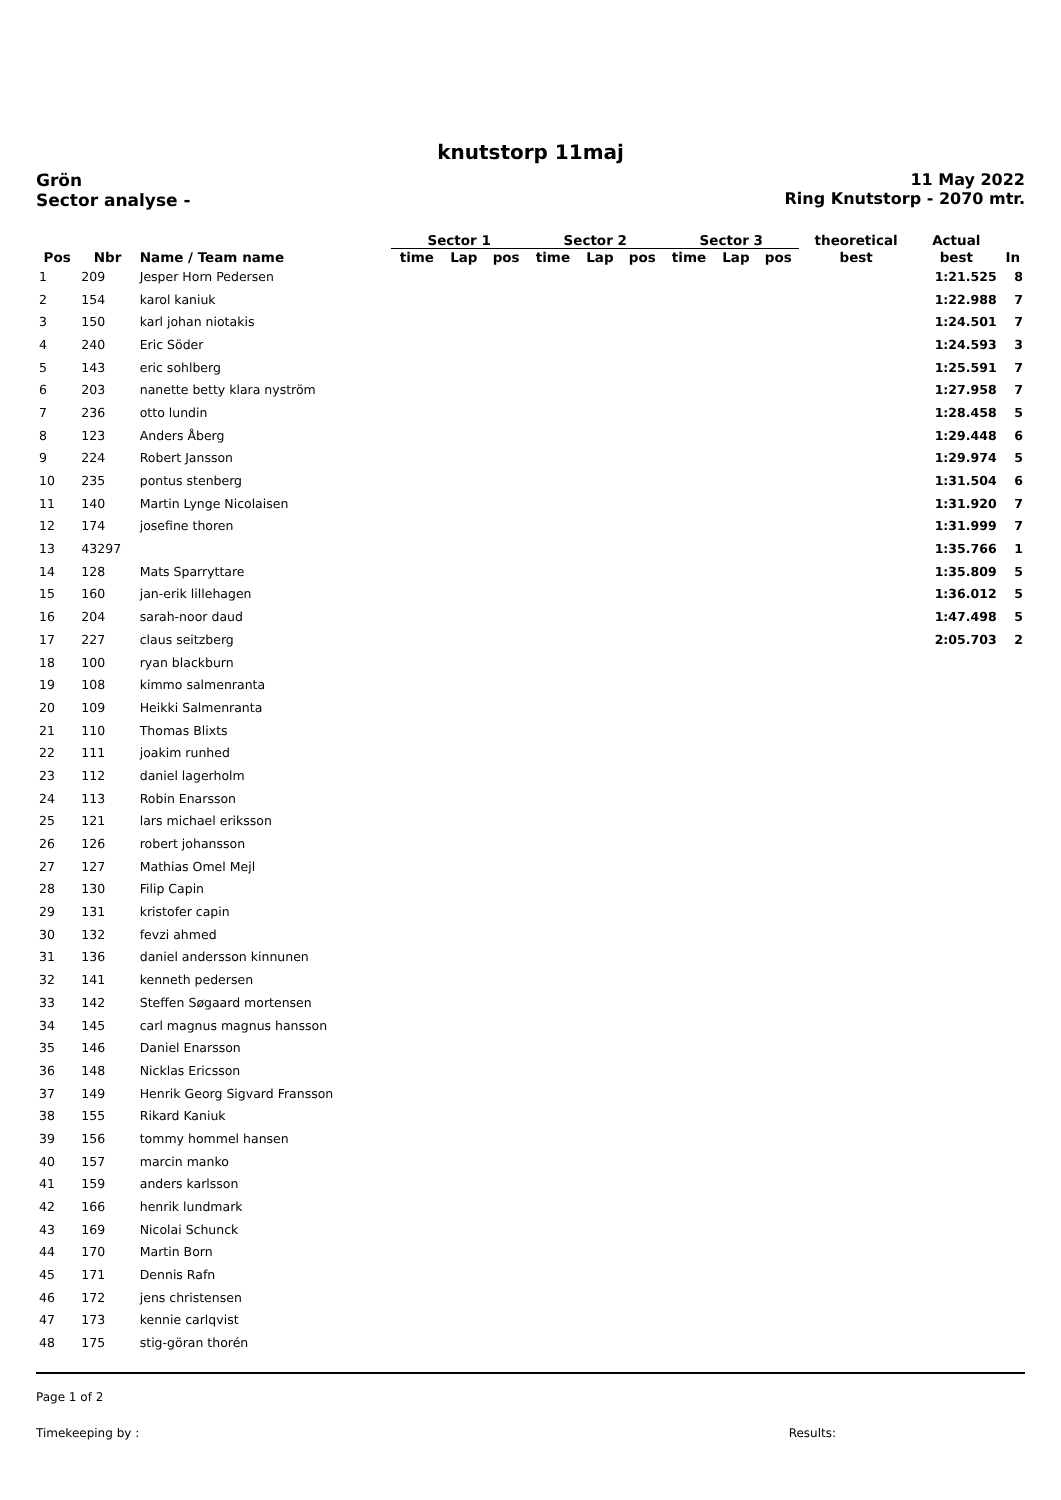knutstorp 11maj
Grön
Sector analyse -
11 May 2022
Ring Knutstorp - 2070 mtr.
| | | | Sector 1 | | | Sector 2 | | | Sector 3 | | | theoretical | Actual | |
| --- | --- | --- | --- | --- | --- | --- | --- | --- | --- | --- | --- | --- | --- | --- |
| Pos | Nbr | Name / Team name | time | Lap | pos | time | Lap | pos | time | Lap | pos | best | best | In |
| 1 | 209 | Jesper Horn Pedersen | | | | | | | | | | | 1:21.525 | 8 |
| 2 | 154 | karol kaniuk | | | | | | | | | | | 1:22.988 | 7 |
| 3 | 150 | karl johan niotakis | | | | | | | | | | | 1:24.501 | 7 |
| 4 | 240 | Eric Söder | | | | | | | | | | | 1:24.593 | 3 |
| 5 | 143 | eric sohlberg | | | | | | | | | | | 1:25.591 | 7 |
| 6 | 203 | nanette betty klara nyström | | | | | | | | | | | 1:27.958 | 7 |
| 7 | 236 | otto lundin | | | | | | | | | | | 1:28.458 | 5 |
| 8 | 123 | Anders Åberg | | | | | | | | | | | 1:29.448 | 6 |
| 9 | 224 | Robert Jansson | | | | | | | | | | | 1:29.974 | 5 |
| 10 | 235 | pontus stenberg | | | | | | | | | | | 1:31.504 | 6 |
| 11 | 140 | Martin Lynge Nicolaisen | | | | | | | | | | | 1:31.920 | 7 |
| 12 | 174 | josefine thoren | | | | | | | | | | | 1:31.999 | 7 |
| 13 | 43297 | | | | | | | | | | | | 1:35.766 | 1 |
| 14 | 128 | Mats Sparryttare | | | | | | | | | | | 1:35.809 | 5 |
| 15 | 160 | jan-erik lillehagen | | | | | | | | | | | 1:36.012 | 5 |
| 16 | 204 | sarah-noor daud | | | | | | | | | | | 1:47.498 | 5 |
| 17 | 227 | claus seitzberg | | | | | | | | | | | 2:05.703 | 2 |
| 18 | 100 | ryan blackburn | | | | | | | | | | | | |
| 19 | 108 | kimmo salmenranta | | | | | | | | | | | | |
| 20 | 109 | Heikki Salmenranta | | | | | | | | | | | | |
| 21 | 110 | Thomas Blixts | | | | | | | | | | | | |
| 22 | 111 | joakim runhed | | | | | | | | | | | | |
| 23 | 112 | daniel lagerholm | | | | | | | | | | | | |
| 24 | 113 | Robin Enarsson | | | | | | | | | | | | |
| 25 | 121 | lars michael eriksson | | | | | | | | | | | | |
| 26 | 126 | robert johansson | | | | | | | | | | | | |
| 27 | 127 | Mathias Omel Mejl | | | | | | | | | | | | |
| 28 | 130 | Filip Capin | | | | | | | | | | | | |
| 29 | 131 | kristofer capin | | | | | | | | | | | | |
| 30 | 132 | fevzi ahmed | | | | | | | | | | | | |
| 31 | 136 | daniel andersson kinnunen | | | | | | | | | | | | |
| 32 | 141 | kenneth pedersen | | | | | | | | | | | | |
| 33 | 142 | Steffen Søgaard mortensen | | | | | | | | | | | | |
| 34 | 145 | carl magnus magnus hansson | | | | | | | | | | | | |
| 35 | 146 | Daniel Enarsson | | | | | | | | | | | | |
| 36 | 148 | Nicklas Ericsson | | | | | | | | | | | | |
| 37 | 149 | Henrik Georg Sigvard Fransson | | | | | | | | | | | | |
| 38 | 155 | Rikard Kaniuk | | | | | | | | | | | | |
| 39 | 156 | tommy hommel hansen | | | | | | | | | | | | |
| 40 | 157 | marcin manko | | | | | | | | | | | | |
| 41 | 159 | anders karlsson | | | | | | | | | | | | |
| 42 | 166 | henrik lundmark | | | | | | | | | | | | |
| 43 | 169 | Nicolai Schunck | | | | | | | | | | | | |
| 44 | 170 | Martin Born | | | | | | | | | | | | |
| 45 | 171 | Dennis Rafn | | | | | | | | | | | | |
| 46 | 172 | jens christensen | | | | | | | | | | | | |
| 47 | 173 | kennie carlqvist | | | | | | | | | | | | |
| 48 | 175 | stig-göran thorén | | | | | | | | | | | | |
Page 1 of 2
Timekeeping by : Results: